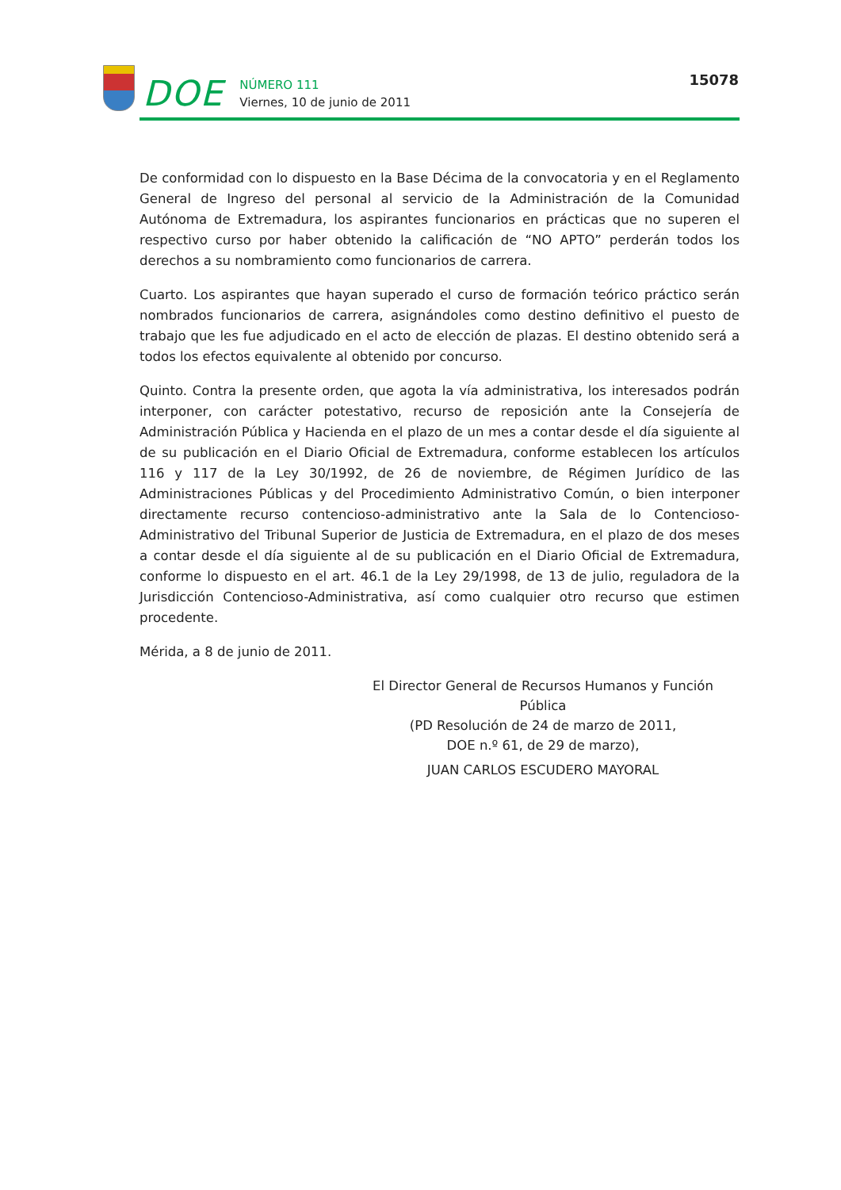DOE
NÚMERO 111
Viernes, 10 de junio de 2011
15078
De conformidad con lo dispuesto en la Base Décima de la convocatoria y en el Reglamento General de Ingreso del personal al servicio de la Administración de la Comunidad Autónoma de Extremadura, los aspirantes funcionarios en prácticas que no superen el respectivo curso por haber obtenido la calificación de “NO APTO” perderán todos los derechos a su nombramiento como funcionarios de carrera.
Cuarto. Los aspirantes que hayan superado el curso de formación teórico práctico serán nombrados funcionarios de carrera, asignándoles como destino definitivo el puesto de trabajo que les fue adjudicado en el acto de elección de plazas. El destino obtenido será a todos los efectos equivalente al obtenido por concurso.
Quinto. Contra la presente orden, que agota la vía administrativa, los interesados podrán interponer, con carácter potestativo, recurso de reposición ante la Consejería de Administración Pública y Hacienda en el plazo de un mes a contar desde el día siguiente al de su publicación en el Diario Oficial de Extremadura, conforme establecen los artículos 116 y 117 de la Ley 30/1992, de 26 de noviembre, de Régimen Jurídico de las Administraciones Públicas y del Procedimiento Administrativo Común, o bien interponer directamente recurso contencioso-administrativo ante la Sala de lo Contencioso-Administrativo del Tribunal Superior de Justicia de Extremadura, en el plazo de dos meses a contar desde el día siguiente al de su publicación en el Diario Oficial de Extremadura, conforme lo dispuesto en el art. 46.1 de la Ley 29/1998, de 13 de julio, reguladora de la Jurisdicción Contencioso-Administrativa, así como cualquier otro recurso que estimen procedente.
Mérida, a 8 de junio de 2011.
El Director General de Recursos Humanos y Función Pública
(PD Resolución de 24 de marzo de 2011,
DOE n.º 61, de 29 de marzo),
JUAN CARLOS ESCUDERO MAYORAL